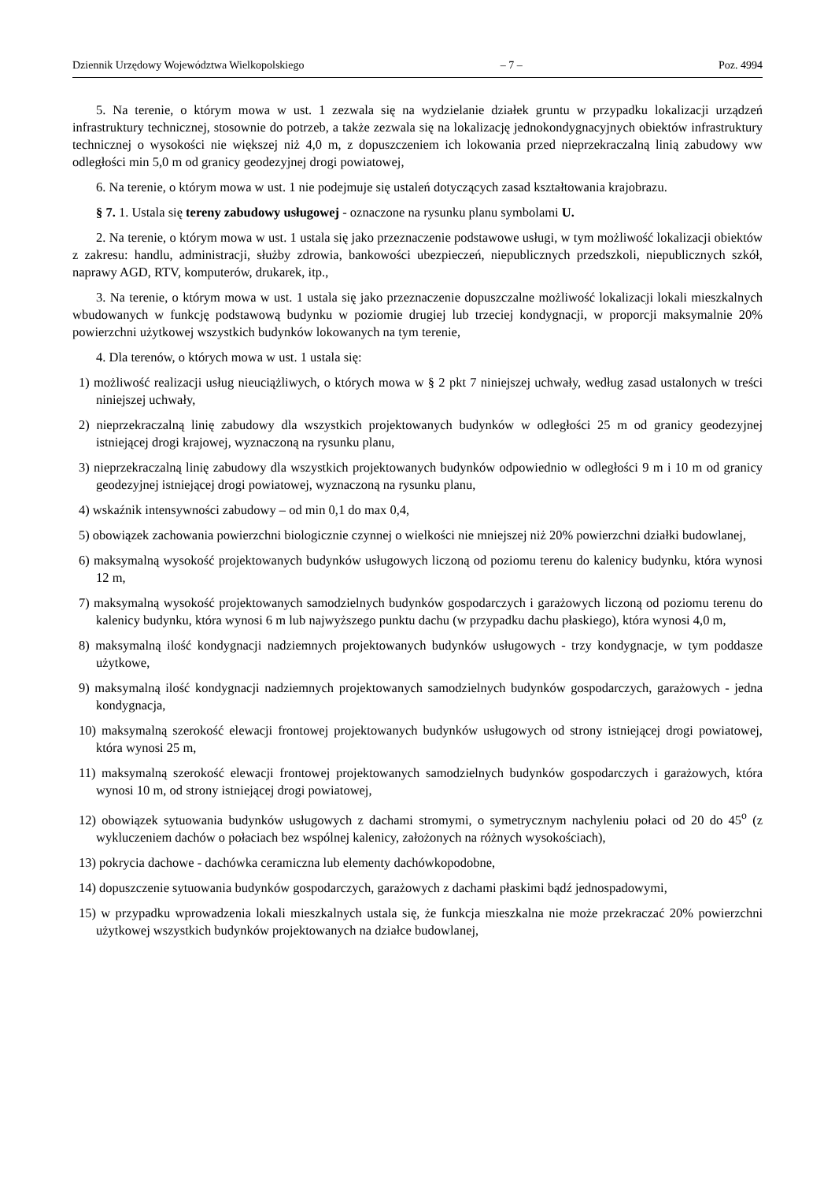Dziennik Urzędowy Województwa Wielkopolskiego – 7 – Poz. 4994
5. Na terenie, o którym mowa w ust. 1 zezwala się na wydzielanie działek gruntu w przypadku lokalizacji urządzeń infrastruktury technicznej, stosownie do potrzeb, a także zezwala się na lokalizację jednokondygnacyjnych obiektów infrastruktury technicznej o wysokości nie większej niż 4,0 m, z dopuszczeniem ich lokowania przed nieprzekraczalną linią zabudowy ww odległości min 5,0 m od granicy geodezyjnej drogi powiatowej,
6. Na terenie, o którym mowa w ust. 1 nie podejmuje się ustaleń dotyczących zasad kształtowania krajobrazu.
§ 7. 1. Ustala się tereny zabudowy usługowej - oznaczone na rysunku planu symbolami U.
2. Na terenie, o którym mowa w ust. 1 ustala się jako przeznaczenie podstawowe usługi, w tym możliwość lokalizacji obiektów z zakresu: handlu, administracji, służby zdrowia, bankowości ubezpieczeń, niepublicznych przedszkoli, niepublicznych szkół, naprawy AGD, RTV, komputerów, drukarek, itp.,
3. Na terenie, o którym mowa w ust. 1 ustala się jako przeznaczenie dopuszczalne możliwość lokalizacji lokali mieszkalnych wbudowanych w funkcję podstawową budynku w poziomie drugiej lub trzeciej kondygnacji, w proporcji maksymalnie 20% powierzchni użytkowej wszystkich budynków lokowanych na tym terenie,
4. Dla terenów, o których mowa w ust. 1 ustala się:
1) możliwość realizacji usług nieuciążliwych, o których mowa w § 2 pkt 7 niniejszej uchwały, według zasad ustalonych w treści niniejszej uchwały,
2) nieprzekraczalną linię zabudowy dla wszystkich projektowanych budynków w odległości 25 m od granicy geodezyjnej istniejącej drogi krajowej, wyznaczoną na rysunku planu,
3) nieprzekraczalną linię zabudowy dla wszystkich projektowanych budynków odpowiednio w odległości 9 m i 10 m od granicy geodezyjnej istniejącej drogi powiatowej, wyznaczoną na rysunku planu,
4) wskaźnik intensywności zabudowy – od min 0,1 do max 0,4,
5) obowiązek zachowania powierzchni biologicznie czynnej o wielkości nie mniejszej niż 20% powierzchni działki budowlanej,
6) maksymalną wysokość projektowanych budynków usługowych liczoną od poziomu terenu do kalenicy budynku, która wynosi 12 m,
7) maksymalną wysokość projektowanych samodzielnych budynków gospodarczych i garażowych liczoną od poziomu terenu do kalenicy budynku, która wynosi 6 m lub najwyższego punktu dachu (w przypadku dachu płaskiego), która wynosi 4,0 m,
8) maksymalną ilość kondygnacji nadziemnych projektowanych budynków usługowych - trzy kondygnacje, w tym poddasze użytkowe,
9) maksymalną ilość kondygnacji nadziemnych projektowanych samodzielnych budynków gospodarczych, garażowych - jedna kondygnacja,
10) maksymalną szerokość elewacji frontowej projektowanych budynków usługowych od strony istniejącej drogi powiatowej, która wynosi 25 m,
11) maksymalną szerokość elewacji frontowej projektowanych samodzielnych budynków gospodarczych i garażowych, która wynosi 10 m, od strony istniejącej drogi powiatowej,
12) obowiązek sytuowania budynków usługowych z dachami stromymi, o symetrycznym nachyleniu połaci od 20 do 45<sup>o</sup> (z wykluczeniem dachów o połaciach bez wspólnej kalenicy, założonych na różnych wysokościach),
13) pokrycia dachowe - dachówka ceramiczna lub elementy dachówkopodobne,
14) dopuszczenie sytuowania budynków gospodarczych, garażowych z dachami płaskimi bądź jednospadowymi,
15) w przypadku wprowadzenia lokali mieszkalnych ustala się, że funkcja mieszkalna nie może przekraczać 20% powierzchni użytkowej wszystkich budynków projektowanych na działce budowlanej,